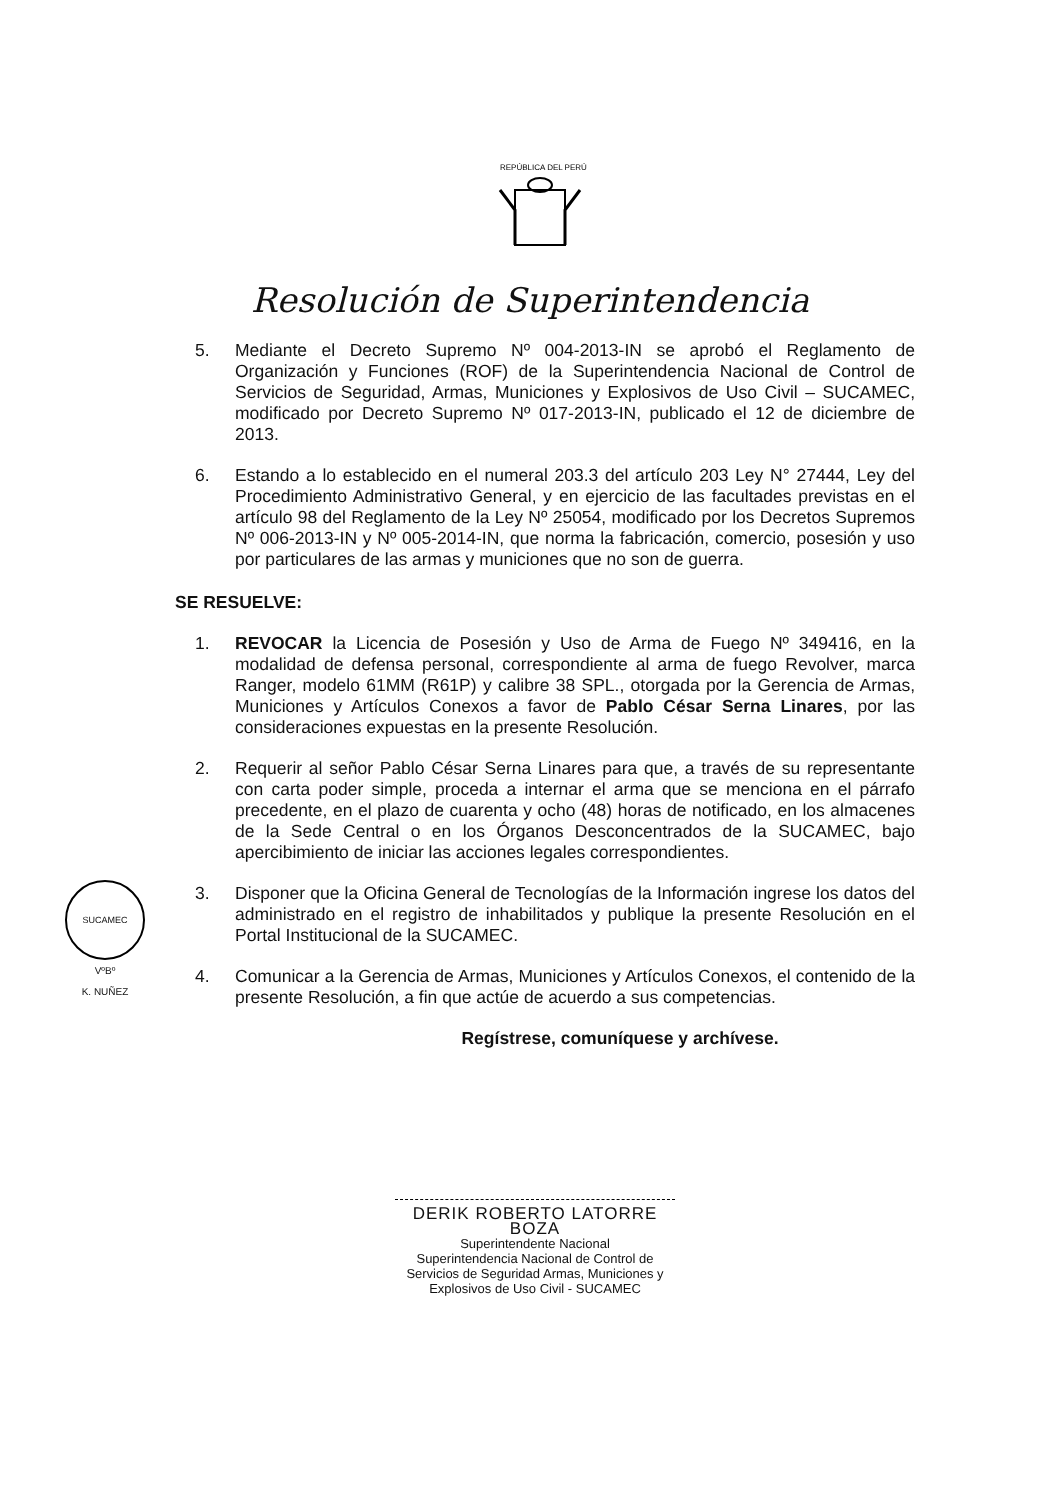REPÚBLICA DEL PERÚ
Resolución de Superintendencia
5. Mediante el Decreto Supremo Nº 004-2013-IN se aprobó el Reglamento de Organización y Funciones (ROF) de la Superintendencia Nacional de Control de Servicios de Seguridad, Armas, Municiones y Explosivos de Uso Civil – SUCAMEC, modificado por Decreto Supremo Nº 017-2013-IN, publicado el 12 de diciembre de 2013.
6. Estando a lo establecido en el numeral 203.3 del artículo 203 Ley N° 27444, Ley del Procedimiento Administrativo General, y en ejercicio de las facultades previstas en el artículo 98 del Reglamento de la Ley Nº 25054, modificado por los Decretos Supremos Nº 006-2013-IN y Nº 005-2014-IN, que norma la fabricación, comercio, posesión y uso por particulares de las armas y municiones que no son de guerra.
SE RESUELVE:
1. REVOCAR la Licencia de Posesión y Uso de Arma de Fuego Nº 349416, en la modalidad de defensa personal, correspondiente al arma de fuego Revolver, marca Ranger, modelo 61MM (R61P) y calibre 38 SPL., otorgada por la Gerencia de Armas, Municiones y Artículos Conexos a favor de Pablo César Serna Linares, por las consideraciones expuestas en la presente Resolución.
2. Requerir al señor Pablo César Serna Linares para que, a través de su representante con carta poder simple, proceda a internar el arma que se menciona en el párrafo precedente, en el plazo de cuarenta y ocho (48) horas de notificado, en los almacenes de la Sede Central o en los Órganos Desconcentrados de la SUCAMEC, bajo apercibimiento de iniciar las acciones legales correspondientes.
3. Disponer que la Oficina General de Tecnologías de la Información ingrese los datos del administrado en el registro de inhabilitados y publique la presente Resolución en el Portal Institucional de la SUCAMEC.
4. Comunicar a la Gerencia de Armas, Municiones y Artículos Conexos, el contenido de la presente Resolución, a fin que actúe de acuerdo a sus competencias.
Regístrese, comuníquese y archívese.
DERIK ROBERTO LATORRE BOZA
Superintendente Nacional
Superintendencia Nacional de Control de Servicios de Seguridad Armas, Municiones y Explosivos de Uso Civil - SUCAMEC
SUCAMEC
VºBº
K. NUÑEZ